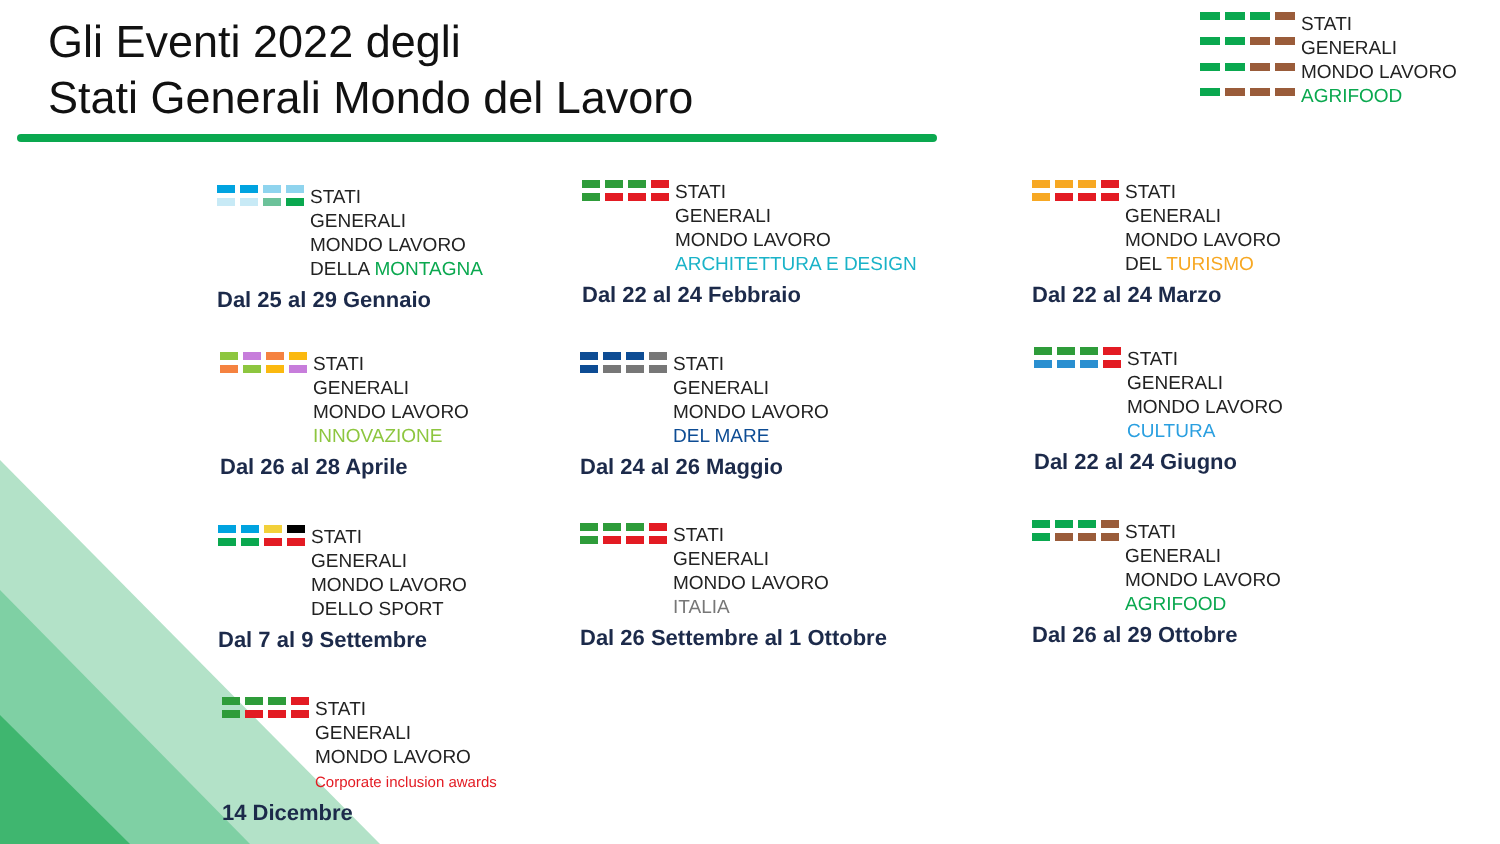Gli Eventi 2022 degli
Stati Generali Mondo del Lavoro
STATI
GENERALI
MONDO LAVORO
AGRIFOOD
STATI
GENERALI
MONDO LAVORO
DELLA MONTAGNA
Dal 25 al 29 Gennaio
STATI
GENERALI
MONDO LAVORO
ARCHITETTURA E DESIGN
Dal 22 al 24 Febbraio
STATI
GENERALI
MONDO LAVORO
DEL TURISMO
Dal 22 al 24 Marzo
STATI
GENERALI
MONDO LAVORO
INNOVAZIONE
Dal 26 al 28 Aprile
STATI
GENERALI
MONDO LAVORO
DEL MARE
Dal 24 al 26 Maggio
STATI
GENERALI
MONDO LAVORO
CULTURA
Dal 22 al 24 Giugno
STATI
GENERALI
MONDO LAVORO
DELLO SPORT
Dal 7 al 9 Settembre
STATI
GENERALI
MONDO LAVORO
ITALIA
Dal 26 Settembre al 1 Ottobre
STATI
GENERALI
MONDO LAVORO
AGRIFOOD
Dal 26 al 29 Ottobre
STATI
GENERALI
MONDO LAVORO
Corporate inclusion awards
14 Dicembre